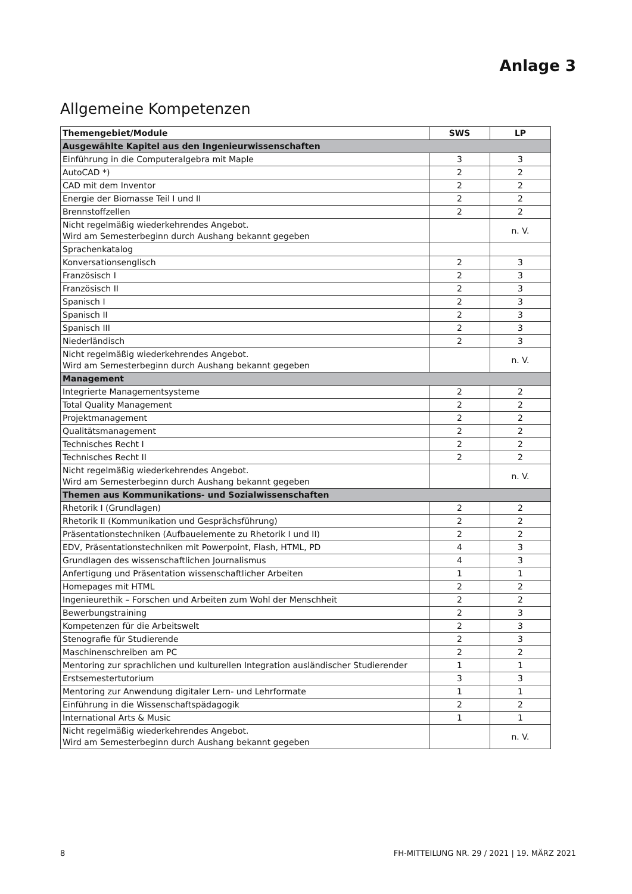Anlage 3
Allgemeine Kompetenzen
| Themengebiet/Module | SWS | LP |
| --- | --- | --- |
| Ausgewählte Kapitel aus den Ingenieurwissenschaften | | |
| Einführung in die Computeralgebra mit Maple | 3 | 3 |
| AutoCAD *) | 2 | 2 |
| CAD mit dem Inventor | 2 | 2 |
| Energie der Biomasse Teil I und II | 2 | 2 |
| Brennstoffzellen | 2 | 2 |
| Nicht regelmäßig wiederkehrendes Angebot. Wird am Semesterbeginn durch Aushang bekannt gegeben | | n. V. |
| Sprachenkatalog | | |
| Konversationsenglisch | 2 | 3 |
| Französisch I | 2 | 3 |
| Französisch II | 2 | 3 |
| Spanisch I | 2 | 3 |
| Spanisch II | 2 | 3 |
| Spanisch III | 2 | 3 |
| Niederländisch | 2 | 3 |
| Nicht regelmäßig wiederkehrendes Angebot. Wird am Semesterbeginn durch Aushang bekannt gegeben | | n. V. |
| Management | | |
| Integrierte Managementsysteme | 2 | 2 |
| Total Quality Management | 2 | 2 |
| Projektmanagement | 2 | 2 |
| Qualitätsmanagement | 2 | 2 |
| Technisches Recht I | 2 | 2 |
| Technisches Recht II | 2 | 2 |
| Nicht regelmäßig wiederkehrendes Angebot. Wird am Semesterbeginn durch Aushang bekannt gegeben | | n. V. |
| Themen aus Kommunikations- und Sozialwissenschaften | | |
| Rhetorik I (Grundlagen) | 2 | 2 |
| Rhetorik II (Kommunikation und Gesprächsführung) | 2 | 2 |
| Präsentationstechniken (Aufbauelemente zu Rhetorik I und II) | 2 | 2 |
| EDV, Präsentationstechniken mit Powerpoint, Flash, HTML, PD | 4 | 3 |
| Grundlagen des wissenschaftlichen Journalismus | 4 | 3 |
| Anfertigung und Präsentation wissenschaftlicher Arbeiten | 1 | 1 |
| Homepages mit HTML | 2 | 2 |
| Ingenieurethik – Forschen und Arbeiten zum Wohl der Menschheit | 2 | 2 |
| Bewerbungstraining | 2 | 3 |
| Kompetenzen für die Arbeitswelt | 2 | 3 |
| Stenografie für Studierende | 2 | 3 |
| Maschinenschreiben am PC | 2 | 2 |
| Mentoring zur sprachlichen und kulturellen Integration ausländischer Studierender | 1 | 1 |
| Erstsemestertutorium | 3 | 3 |
| Mentoring zur Anwendung digitaler Lern- und Lehrformate | 1 | 1 |
| Einführung in die Wissenschaftspädagogik | 2 | 2 |
| International Arts & Music | 1 | 1 |
| Nicht regelmäßig wiederkehrendes Angebot. Wird am Semesterbeginn durch Aushang bekannt gegeben | | n. V. |
8 FH-MITTEILUNG NR. 29 / 2021 | 19. MÄRZ 2021